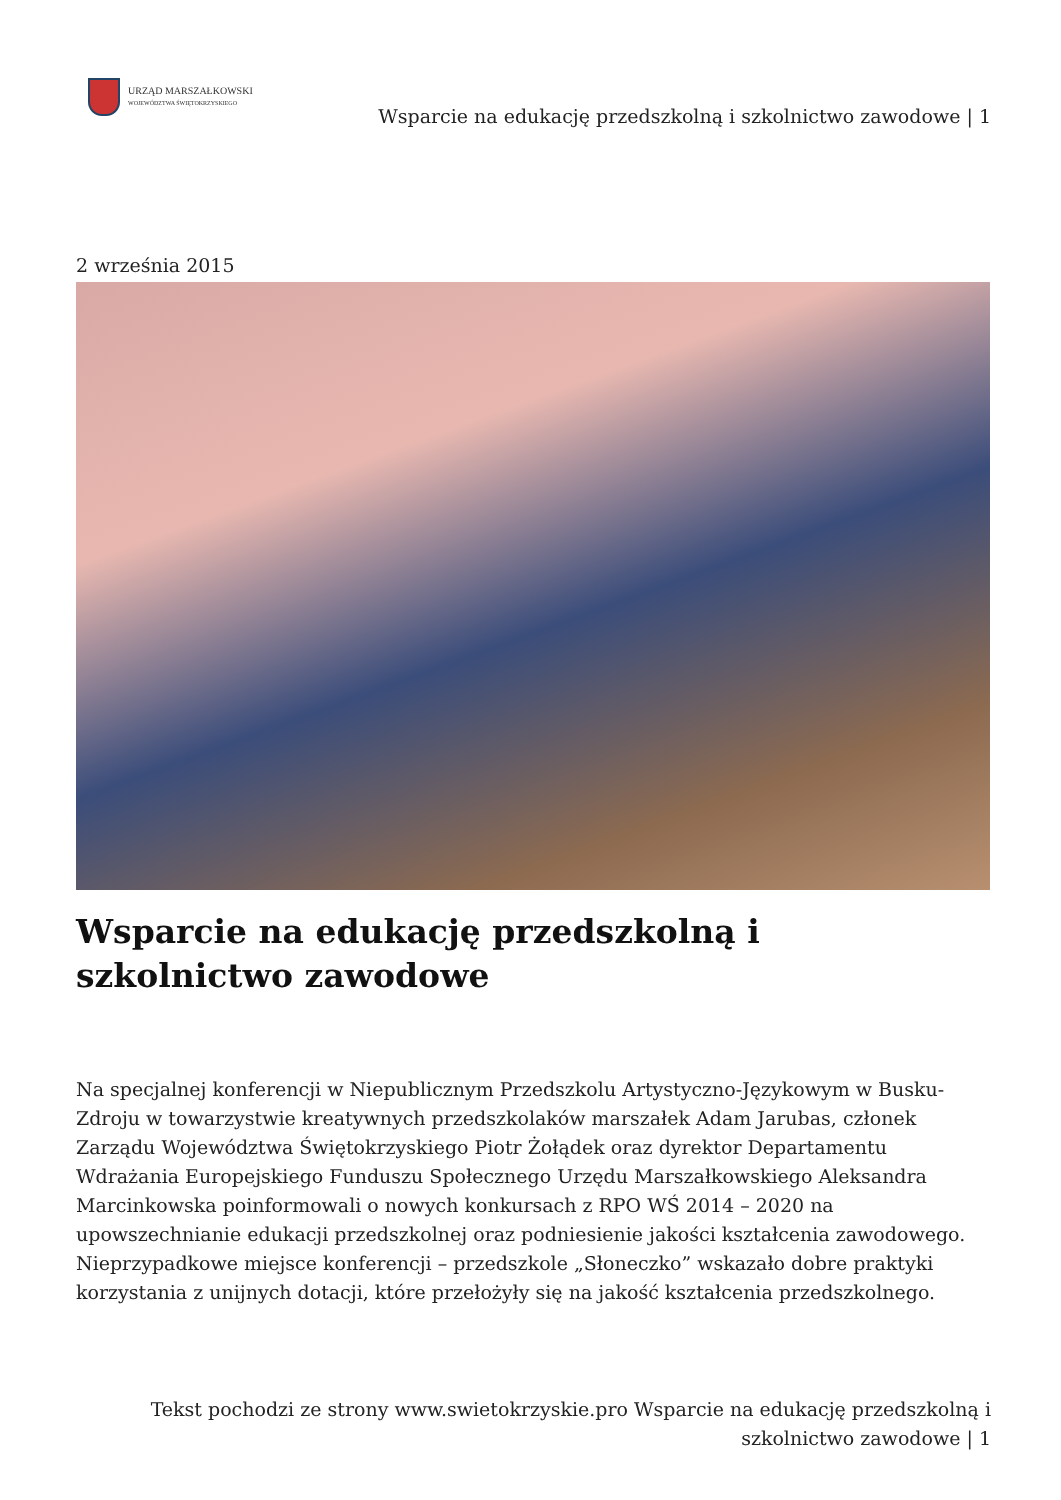URZĄD MARSZAŁKOWSKI
WOJEWÓDZTWA ŚWIĘTOKRZYSKIEGO
Wsparcie na edukację przedszkolną i szkolnictwo zawodowe | 1
2 września 2015
Wsparcie na edukację przedszkolną i szkolnictwo zawodowe
Na specjalnej konferencji w Niepublicznym Przedszkolu Artystyczno-Językowym w Busku-Zdroju w towarzystwie kreatywnych przedszkolaków marszałek Adam Jarubas, członek Zarządu Województwa Świętokrzyskiego Piotr Żołądek oraz dyrektor Departamentu Wdrażania Europejskiego Funduszu Społecznego Urzędu Marszałkowskiego Aleksandra Marcinkowska poinformowali o nowych konkursach z RPO WŚ 2014 – 2020 na upowszechnianie edukacji przedszkolnej oraz podniesienie jakości kształcenia zawodowego. Nieprzypadkowe miejsce konferencji – przedszkole „Słoneczko” wskazało dobre praktyki korzystania z unijnych dotacji, które przełożyły się na jakość kształcenia przedszkolnego.
Tekst pochodzi ze strony www.swietokrzyskie.pro Wsparcie na edukację przedszkolną i szkolnictwo zawodowe | 1